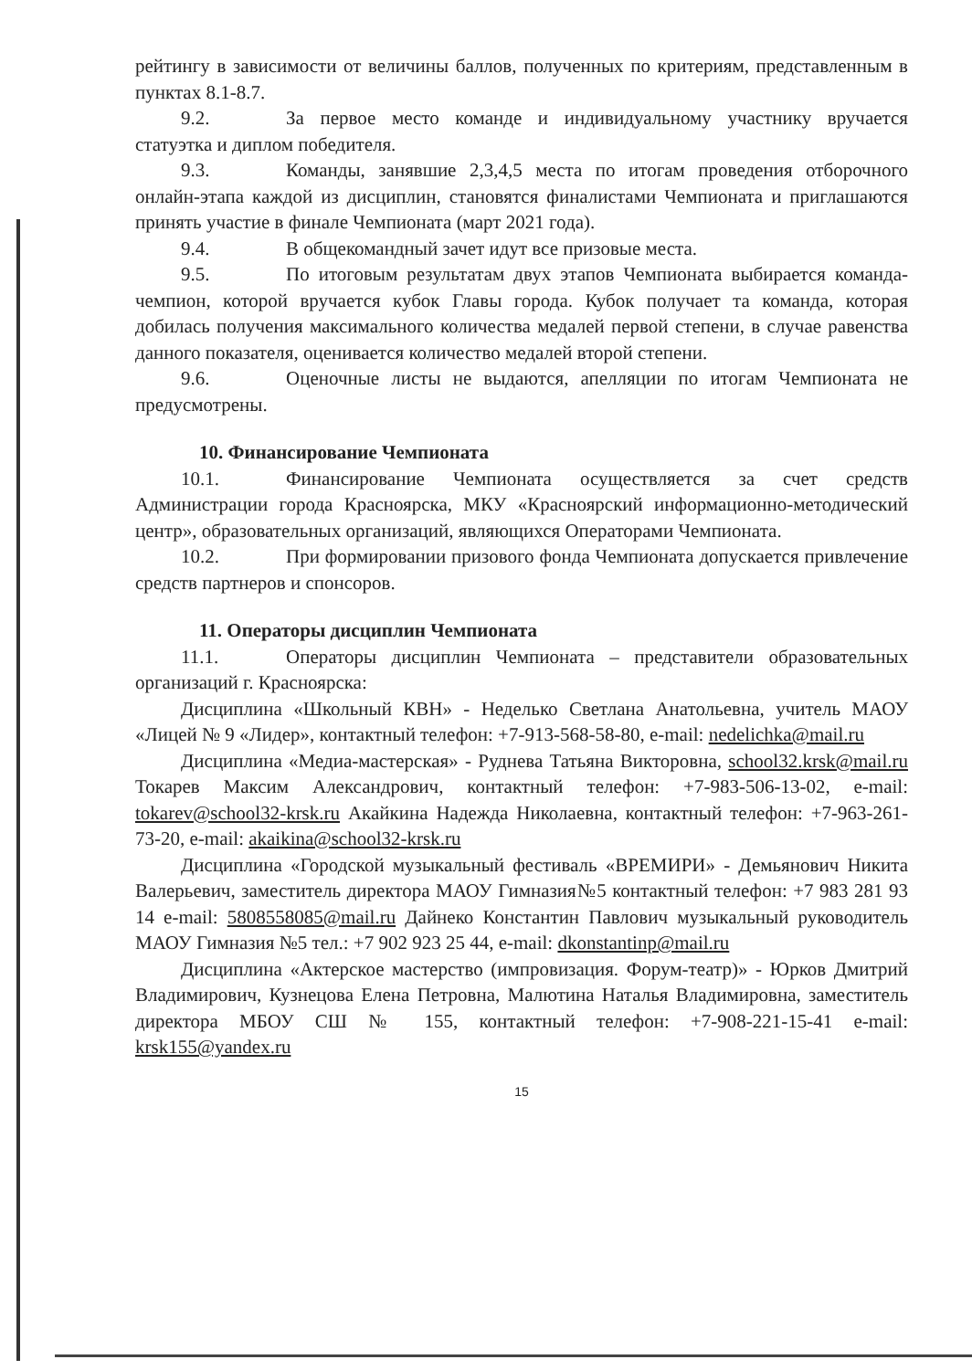рейтингу в зависимости от величины баллов, полученных по критериям, представленным в пунктах 8.1-8.7.
9.2. За первое место команде и индивидуальному участнику вручается статуэтка и диплом победителя.
9.3. Команды, занявшие 2,3,4,5 места по итогам проведения отборочного онлайн-этапа каждой из дисциплин, становятся финалистами Чемпионата и приглашаются принять участие в финале Чемпионата (март 2021 года).
9.4. В общекомандный зачет идут все призовые места.
9.5. По итоговым результатам двух этапов Чемпионата выбирается команда-чемпион, которой вручается кубок Главы города. Кубок получает та команда, которая добилась получения максимального количества медалей первой степени, в случае равенства данного показателя, оценивается количество медалей второй степени.
9.6. Оценочные листы не выдаются, апелляции по итогам Чемпионата не предусмотрены.
10. Финансирование Чемпионата
10.1. Финансирование Чемпионата осуществляется за счет средств Администрации города Красноярска, МКУ «Красноярский информационно-методический центр», образовательных организаций, являющихся Операторами Чемпионата.
10.2. При формировании призового фонда Чемпионата допускается привлечение средств партнеров и спонсоров.
11. Операторы дисциплин Чемпионата
11.1. Операторы дисциплин Чемпионата – представители образовательных организаций г. Красноярска:
Дисциплина «Школьный КВН» - Неделько Светлана Анатольевна, учитель МАОУ «Лицей № 9 «Лидер», контактный телефон: +7-913-568-58-80, e-mail: nedelichka@mail.ru
Дисциплина «Медиа-мастерская» - Руднева Татьяна Викторовна, school32.krsk@mail.ru Токарев Максим Александрович, контактный телефон: +7-983-506-13-02, e-mail: tokarev@school32-krsk.ru Акайкина Надежда Николаевна, контактный телефон: +7-963-261-73-20, e-mail: akaikina@school32-krsk.ru
Дисциплина «Городской музыкальный фестиваль «ВРЕМИРИ» - Демьянович Никита Валерьевич, заместитель директора МАОУ Гимназия№5 контактный телефон: +7 983 281 93 14 e-mail: 5808558085@mail.ru Дайнеко Константин Павлович музыкальный руководитель МАОУ Гимназия №5 тел.: +7 902 923 25 44, e-mail: dkonstantinp@mail.ru
Дисциплина «Актерское мастерство (импровизация. Форум-театр)» - Юрков Дмитрий Владимирович, Кузнецова Елена Петровна, Малютина Наталья Владимировна, заместитель директора МБОУ СШ № 155, контактный телефон: +7-908-221-15-41 e-mail: krsk155@yandex.ru
15